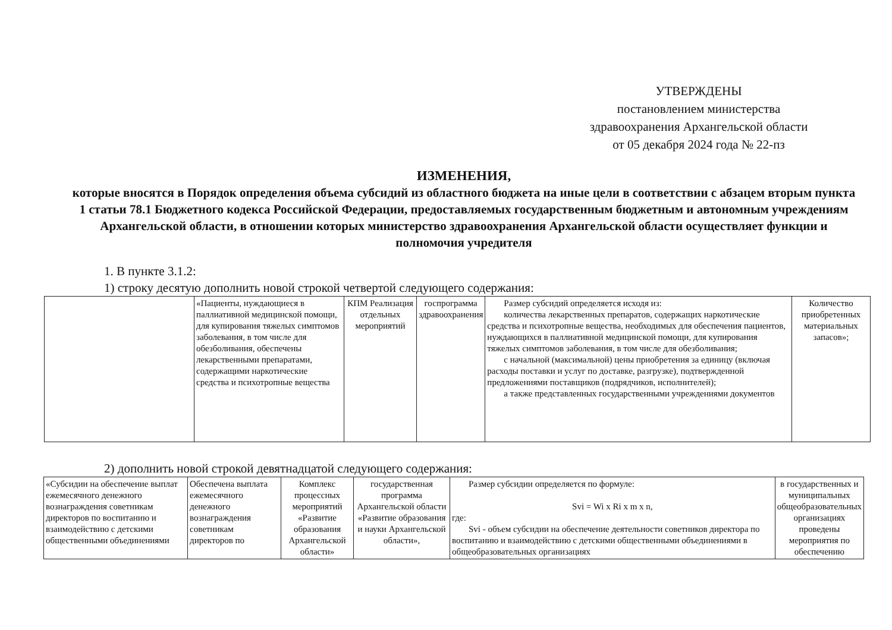УТВЕРЖДЕНЫ
постановлением министерства
здравоохранения Архангельской области
от 05 декабря 2024 года № 22-пз
ИЗМЕНЕНИЯ,
которые вносятся в Порядок определения объема субсидий из областного бюджета на иные цели в соответствии с абзацем вторым пункта 1 статьи 78.1 Бюджетного кодекса Российской Федерации, предоставляемых государственным бюджетным и автономным учреждениям Архангельской области, в отношении которых министерство здравоохранения Архангельской области осуществляет функции и полномочия учредителя
1. В пункте 3.1.2:
1) строку десятую дополнить новой строкой четвертой следующего содержания:
| | «Пациенты, нуждающиеся в паллиативной медицинской помощи, для купирования тяжелых симптомов заболевания, в том числе для обезболивания, обеспечены лекарственными препаратами, содержащими наркотические средства и психотропные вещества | КПМ Реализация отдельных мероприятий | госпрограмма здравоохранения | Размер субсидий определяется исходя из: количества лекарственных препаратов, содержащих наркотические средства и психотропные вещества, необходимых для обеспечения пациентов, нуждающихся в паллиативной медицинской помощи, для купирования тяжелых симптомов заболевания, в том числе для обезболивания; с начальной (максимальной) цены приобретения за единицу (включая расходы поставки и услуг по доставке, разгрузке), подтвержденной предложениями поставщиков (подрядчиков, исполнителей); а также представленных государственными учреждениями документов | Количество приобретенных материальных запасов»; |
2) дополнить новой строкой девятнадцатой следующего содержания:
| «Субсидии на обеспечение выплат ежемесячного денежного вознаграждения советникам директоров по воспитанию и взаимодействию с детскими общественными объединениями | Обеспечена выплата ежемесячного денежного вознаграждения советникам директоров по | Комплекс процессных мероприятий «Развитие образования Архангельской области» | государственная программа Архангельской области «Развитие образования и науки Архангельской области», | Размер субсидии определяется по формуле: Svi = Wi x Ri x m x n, где: Svi - объем субсидии на обеспечение деятельности советников директора по воспитанию и взаимодействию с детскими общественными объединениями в общеобразовательных организациях | в государственных и муниципальных общеобразовательных организациях проведены мероприятия по обеспечению |